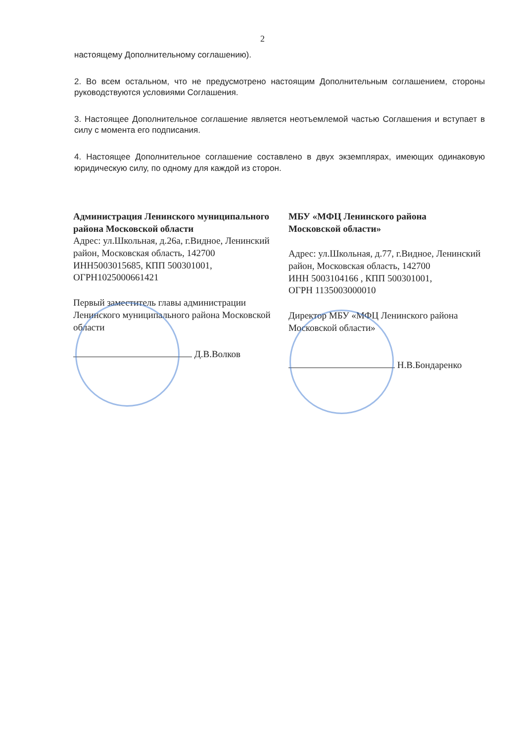2
настоящему Дополнительному соглашению).
2. Во всем остальном, что не предусмотрено настоящим Дополнительным соглашением, стороны руководствуются условиями Соглашения.
3. Настоящее Дополнительное соглашение является неотъемлемой частью Соглашения и вступает в силу с момента его подписания.
4. Настоящее Дополнительное соглашение составлено в двух экземплярах, имеющих одинаковую юридическую силу, по одному для каждой из сторон.
Администрация Ленинского муниципального района Московской области
Адрес: ул.Школьная, д.26а, г.Видное, Ленинский район, Московская область, 142700
ИНН5003015685, КПП 500301001,
ОГРН1025000661421
Первый заместитель главы администрации Ленинского муниципального района Московской области
Д.В.Волков
МБУ «МФЦ Ленинского района
Московской области»
Адрес: ул.Школьная, д.77, г.Видное, Ленинский район, Московская область, 142700
ИНН 5003104166 , КПП 500301001,
ОГРН 1135003000010
Директор МБУ «МФЦ Ленинского района Московской области»
Н.В.Бондаренко